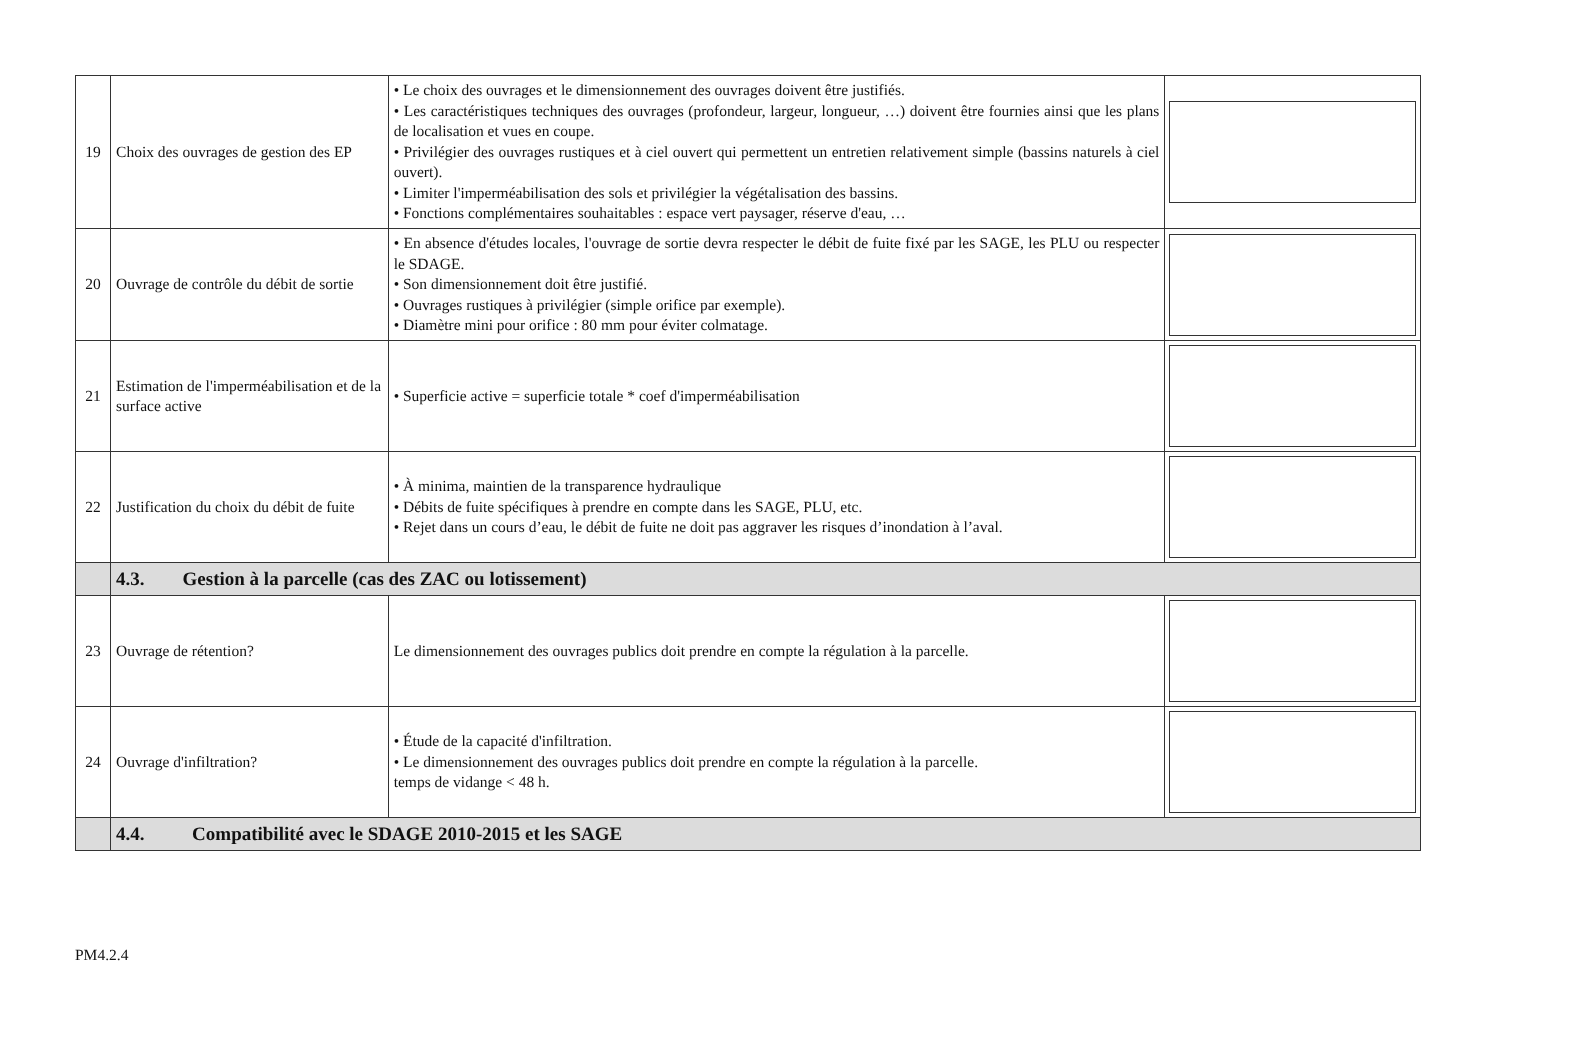| 19 | Choix des ouvrages de gestion des EP | • Le choix des ouvrages et le dimensionnement des ouvrages doivent être justifiés. • Les caractéristiques techniques des ouvrages (profondeur, largeur, longueur, …) doivent être fournies ainsi que les plans de localisation et vues en coupe. • Privilégier des ouvrages rustiques et à ciel ouvert qui permettent un entretien relativement simple (bassins naturels à ciel ouvert). • Limiter l'imperméabilisation des sols et privilégier la végétalisation des bassins. • Fonctions complémentaires souhaitables : espace vert paysager, réserve d'eau, … | |
| 20 | Ouvrage de contrôle du débit de sortie | • En absence d'études locales, l'ouvrage de sortie devra respecter le débit de fuite fixé par les SAGE, les PLU ou respecter le SDAGE. • Son dimensionnement doit être justifié. • Ouvrages rustiques à privilégier (simple orifice par exemple). • Diamètre mini pour orifice : 80 mm pour éviter colmatage. | |
| 21 | Estimation de l'imperméabilisation et de la surface active | • Superficie active = superficie totale * coef d'imperméabilisation | |
| 22 | Justification du choix du débit de fuite | • À minima, maintien de la transparence hydraulique • Débits de fuite spécifiques à prendre en compte dans les SAGE, PLU, etc. • Rejet dans un cours d’eau, le débit de fuite ne doit pas aggraver les risques d’inondation à l’aval. | |
| | 4.3. Gestion à la parcelle (cas des ZAC ou lotissement) | | |
| 23 | Ouvrage de rétention? | Le dimensionnement des ouvrages publics doit prendre en compte la régulation à la parcelle. | |
| 24 | Ouvrage d'infiltration? | • Étude de la capacité d'infiltration. • Le dimensionnement des ouvrages publics doit prendre en compte la régulation à la parcelle. temps de vidange < 48 h. | |
| | 4.4. Compatibilité avec le SDAGE 2010-2015 et les SAGE | | |
PM4.2.4